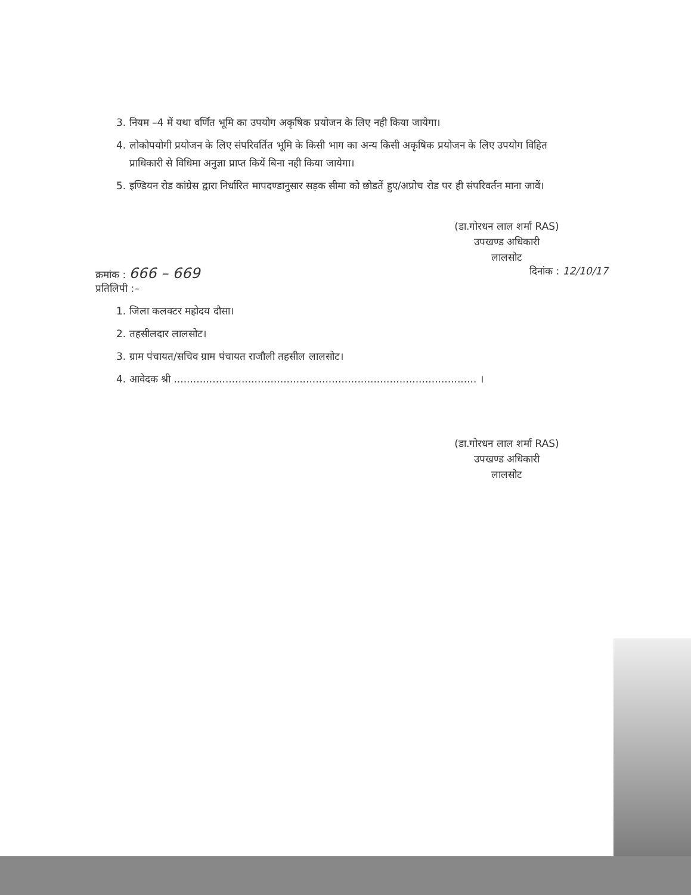3. नियम –4 में यथा वर्णित भूमि का उपयोग अकृषिक प्रयोजन के लिए नही किया जायेगा।
4. लोकोपयोगी प्रयोजन के लिए संपरिवर्तित भूमि के किसी भाग का अन्य किसी अकृषिक प्रयोजन के लिए उपयोग विहित प्राधिकारी से विधिमा अनुज्ञा प्राप्त कियें बिना नही किया जायेगा।
5. इण्डियन रोड कांग्रेस द्वारा निर्धारित मापदण्डानुसार सड़क सीमा को छोडतें हुए/अप्रोच रोड पर ही संपरिवर्तन माना जावें।
(डा.गोरधन लाल शर्मा RAS)
उपखण्ड अधिकारी
लालसोट
क्रमांक : 666 – 669 दिनांक : 12/10/17
प्रतिलिपी :–
1. जिला कलक्टर महोदय दौसा।
2. तहसीलदार लालसोट।
3. ग्राम पंचायत/सचिव ग्राम पंचायत राजौली तहसील लालसोट।
4. आवेदक श्री .............................................................................................. ।
(डा.गोरधन लाल शर्मा RAS)
उपखण्ड अधिकारी
लालसोट